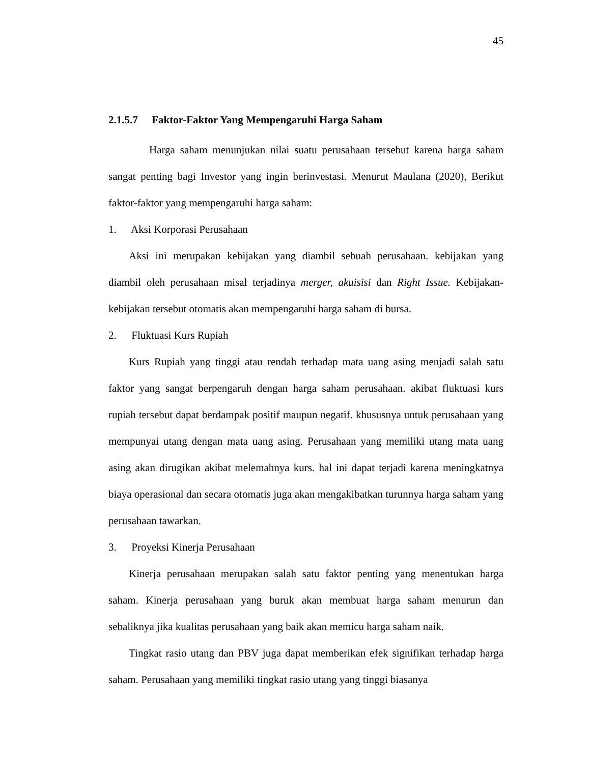45
2.1.5.7 Faktor-Faktor Yang Mempengaruhi Harga Saham
Harga saham menunjukan nilai suatu perusahaan tersebut karena harga saham sangat penting bagi Investor yang ingin berinvestasi. Menurut Maulana (2020), Berikut faktor-faktor yang mempengaruhi harga saham:
1. Aksi Korporasi Perusahaan
Aksi ini merupakan kebijakan yang diambil sebuah perusahaan. kebijakan yang diambil oleh perusahaan misal terjadinya merger, akuisisi dan Right Issue. Kebijakan-kebijakan tersebut otomatis akan mempengaruhi harga saham di bursa.
2. Fluktuasi Kurs Rupiah
Kurs Rupiah yang tinggi atau rendah terhadap mata uang asing menjadi salah satu faktor yang sangat berpengaruh dengan harga saham perusahaan. akibat fluktuasi kurs rupiah tersebut dapat berdampak positif maupun negatif. khususnya untuk perusahaan yang mempunyai utang dengan mata uang asing. Perusahaan yang memiliki utang mata uang asing akan dirugikan akibat melemahnya kurs. hal ini dapat terjadi karena meningkatnya biaya operasional dan secara otomatis juga akan mengakibatkan turunnya harga saham yang perusahaan tawarkan.
3. Proyeksi Kinerja Perusahaan
Kinerja perusahaan merupakan salah satu faktor penting yang menentukan harga saham. Kinerja perusahaan yang buruk akan membuat harga saham menurun dan sebaliknya jika kualitas perusahaan yang baik akan memicu harga saham naik.
Tingkat rasio utang dan PBV juga dapat memberikan efek signifikan terhadap harga saham. Perusahaan yang memiliki tingkat rasio utang yang tinggi biasanya